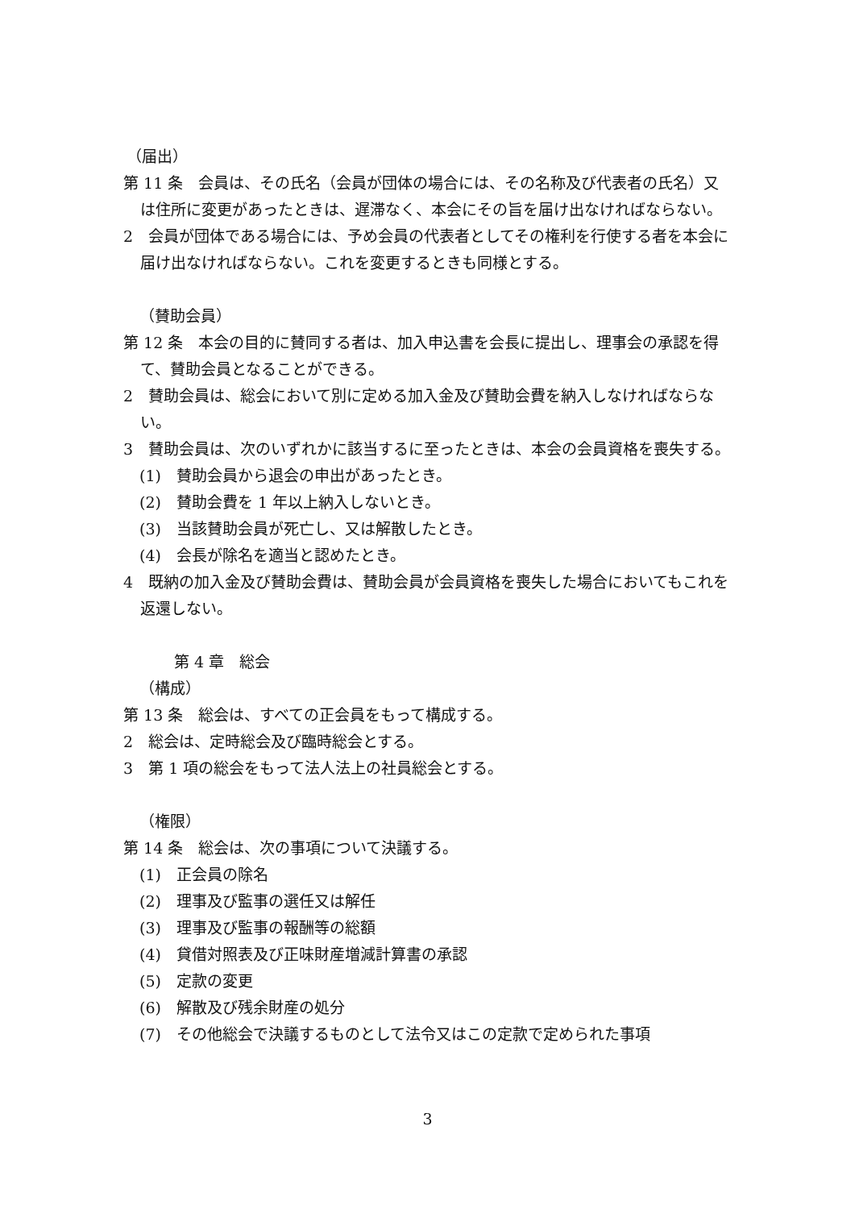（届出）
第 11 条　会員は、その氏名（会員が団体の場合には、その名称及び代表者の氏名）又は住所に変更があったときは、遅滞なく、本会にその旨を届け出なければならない。
2　会員が団体である場合には、予め会員の代表者としてその権利を行使する者を本会に届け出なければならない。これを変更するときも同様とする。
（賛助会員）
第 12 条　本会の目的に賛同する者は、加入申込書を会長に提出し、理事会の承認を得て、賛助会員となることができる。
2　賛助会員は、総会において別に定める加入金及び賛助会費を納入しなければならない。
3　賛助会員は、次のいずれかに該当するに至ったときは、本会の会員資格を喪失する。
(1)　賛助会員から退会の申出があったとき。
(2)　賛助会費を 1 年以上納入しないとき。
(3)　当該賛助会員が死亡し、又は解散したとき。
(4)　会長が除名を適当と認めたとき。
4　既納の加入金及び賛助会費は、賛助会員が会員資格を喪失した場合においてもこれを返還しない。
第 4 章　総会
（構成）
第 13 条　総会は、すべての正会員をもって構成する。
2　総会は、定時総会及び臨時総会とする。
3　第 1 項の総会をもって法人法上の社員総会とする。
（権限）
第 14 条　総会は、次の事項について決議する。
(1)　正会員の除名
(2)　理事及び監事の選任又は解任
(3)　理事及び監事の報酬等の総額
(4)　貸借対照表及び正味財産増減計算書の承認
(5)　定款の変更
(6)　解散及び残余財産の処分
(7)　その他総会で決議するものとして法令又はこの定款で定められた事項
3